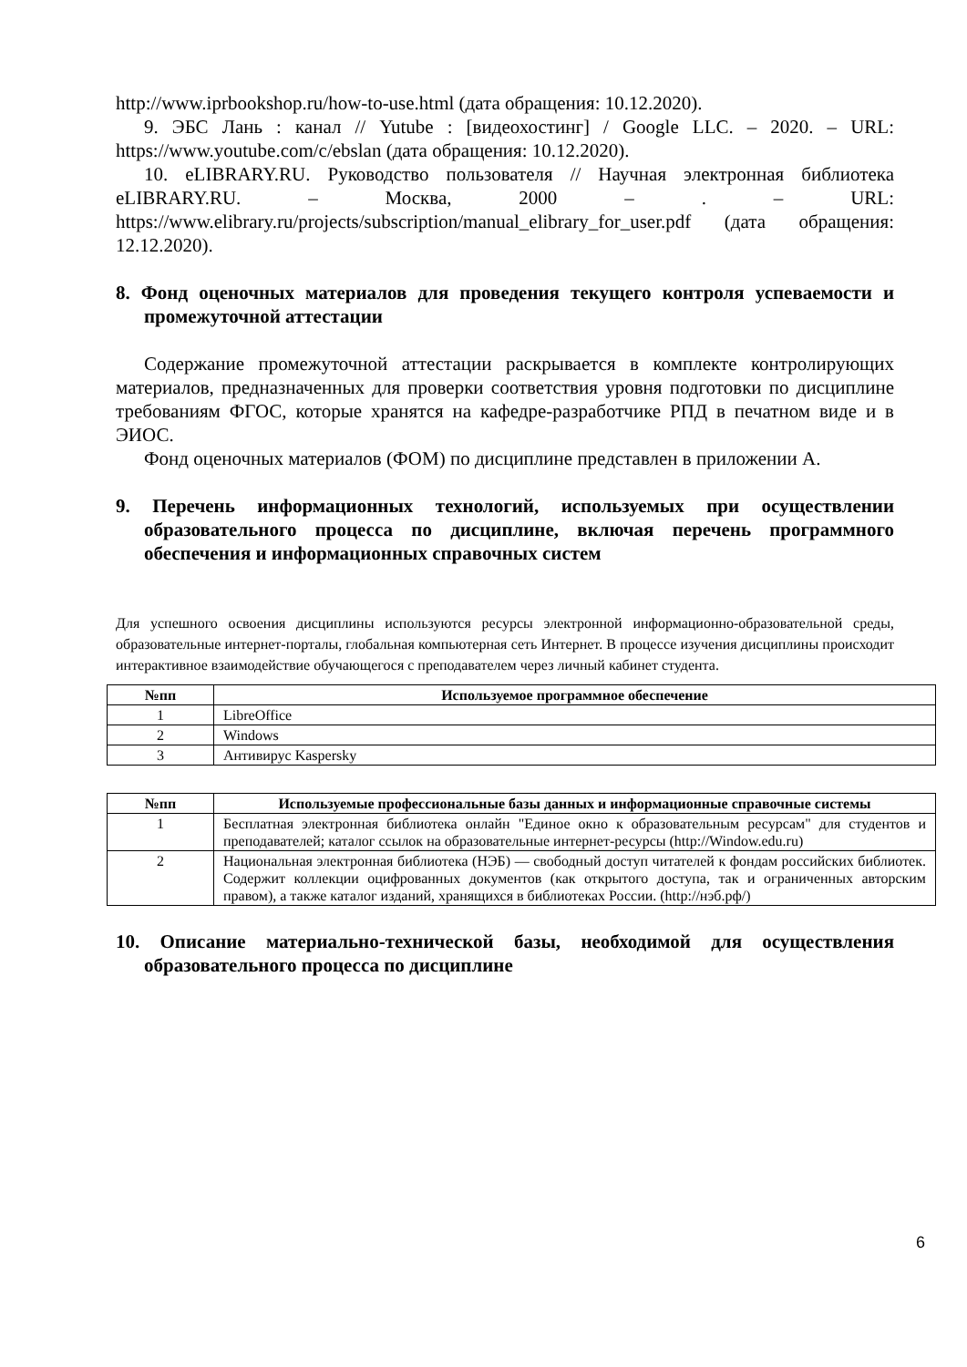http://www.iprbookshop.ru/how-to-use.html (дата обращения: 10.12.2020).
9. ЭБС Лань : канал // Yutube : [видеохостинг] / Google LLC. – 2020. – URL: https://www.youtube.com/c/ebslan (дата обращения: 10.12.2020).
10. eLIBRARY.RU. Руководство пользователя // Научная электронная библиотека eLIBRARY.RU. – Москва, 2000 – . – URL: https://www.elibrary.ru/projects/subscription/manual_elibrary_for_user.pdf (дата обращения: 12.12.2020).
8. Фонд оценочных материалов для проведения текущего контроля успеваемости и промежуточной аттестации
Содержание промежуточной аттестации раскрывается в комплекте контролирующих материалов, предназначенных для проверки соответствия уровня подготовки по дисциплине требованиям ФГОС, которые хранятся на кафедре-разработчике РПД в печатном виде и в ЭИОС.
Фонд оценочных материалов (ФОМ) по дисциплине представлен в приложении А.
9. Перечень информационных технологий, используемых при осуществлении образовательного процесса по дисциплине, включая перечень программного обеспечения и информационных справочных систем
Для успешного освоения дисциплины используются ресурсы электронной информационно-образовательной среды, образовательные интернет-порталы, глобальная компьютерная сеть Интернет. В процессе изучения дисциплины происходит интерактивное взаимодействие обучающегося с преподавателем через личный кабинет студента.
| №пп | Используемое программное обеспечение |
| --- | --- |
| 1 | LibreOffice |
| 2 | Windows |
| 3 | Антивирус Kaspersky |
| №пп | Используемые профессиональные базы данных и информационные справочные системы |
| --- | --- |
| 1 | Бесплатная электронная библиотека онлайн "Единое окно к образовательным ресурсам" для студентов и преподавателей; каталог ссылок на образовательные интернет-ресурсы (http://Window.edu.ru) |
| 2 | Национальная электронная библиотека (НЭБ) — свободный доступ читателей к фондам российских библиотек. Содержит коллекции оцифрованных документов (как открытого доступа, так и ограниченных авторским правом), а также каталог изданий, хранящихся в библиотеках России. (http://нэб.рф/) |
10. Описание материально-технической базы, необходимой для осуществления образовательного процесса по дисциплине
6